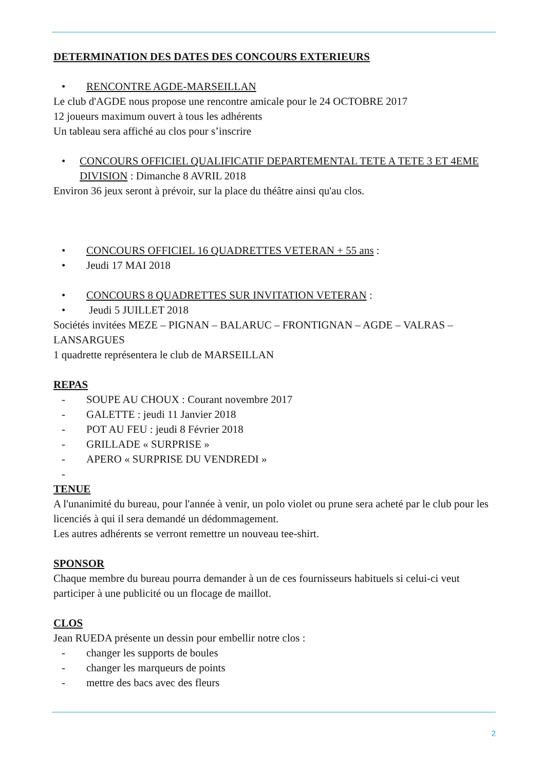DETERMINATION DES DATES DES CONCOURS EXTERIEURS
• RENCONTRE AGDE-MARSEILLAN
Le club d'AGDE nous propose une rencontre amicale pour le 24 OCTOBRE 2017
12 joueurs maximum ouvert à tous les adhérents
Un tableau sera affiché au clos pour s’inscrire
• CONCOURS OFFICIEL QUALIFICATIF DEPARTEMENTAL TETE A TETE 3 ET 4EME DIVISION : Dimanche 8 AVRIL 2018
Environ 36 jeux seront à prévoir, sur la place du théâtre ainsi qu'au clos.
• CONCOURS OFFICIEL 16 QUADRETTES VETERAN + 55 ans :
• Jeudi 17 MAI 2018
• CONCOURS 8 QUADRETTES SUR INVITATION VETERAN :
• Jeudi 5 JUILLET 2018
Sociétés invitées MEZE – PIGNAN – BALARUC – FRONTIGNAN – AGDE – VALRAS – LANSARGUES
1 quadrette représentera le club de MARSEILLAN
REPAS
- SOUPE AU CHOUX : Courant novembre 2017
- GALETTE : jeudi 11 Janvier 2018
- POT AU FEU : jeudi 8 Février 2018
- GRILLADE « SURPRISE »
- APERO « SURPRISE DU VENDREDI »
-
TENUE
A l'unanimité du bureau, pour l'année à venir, un polo violet ou prune sera acheté par le club pour les licenciés à qui il sera demandé un dédommagement.
Les autres adhérents se verront remettre un nouveau tee-shirt.
SPONSOR
Chaque membre du bureau pourra demander à un de ces fournisseurs habituels si celui-ci veut participer à une publicité ou un flocage de maillot.
CLOS
Jean RUEDA présente un dessin pour embellir notre clos :
- changer les supports de boules
- changer les marqueurs de points
- mettre des bacs avec des fleurs
2